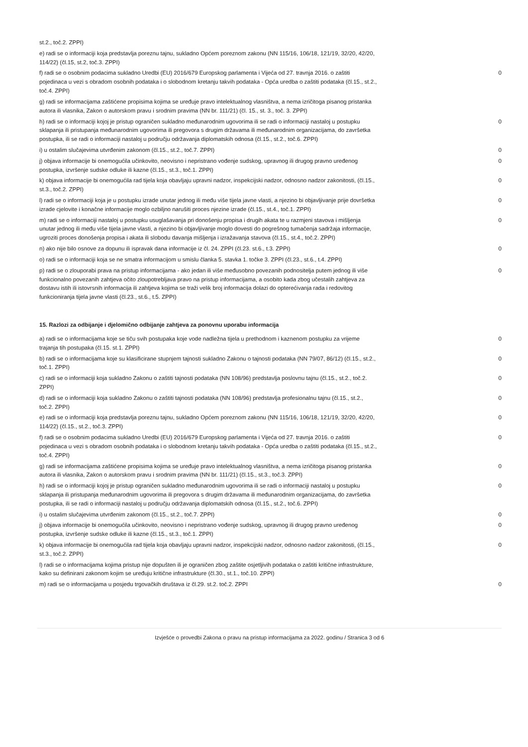| st.2., toč.2. ZPPI) | |
| e) radi se o informaciji koja predstavlja poreznu tajnu, sukladno Općem poreznom zakonu (NN 115/16, 106/18, 121/19, 32/20, 42/20, 114/22) (čl.15, st.2, toč.3. ZPPI) | |
| f) radi se o osobnim podacima sukladno Uredbi (EU) 2016/679 Europskog parlamenta i Vijeća od 27. travnja 2016. o zaštiti pojedinaca u vezi s obradom osobnih podataka i o slobodnom kretanju takvih podataka - Opća uredba o zaštiti podataka (čl.15., st.2., toč.4. ZPPI) | 0 |
| g) radi se informacijama zaštićene propisima kojima se uređuje pravo intelektualnog vlasništva, a nema izričitoga pisanog pristanka autora ili vlasnika, Zakon o autorskom pravu i srodnim pravima (NN br. 111/21) (čl. 15., st. 3., toč. 3. ZPPI) | |
| h) radi se o informaciji kojoj je pristup ograničen sukladno međunarodnim ugovorima ili se radi o informaciji nastaloj u postupku sklapanja ili pristupanja međunarodnim ugovorima ili pregovora s drugim državama ili međunarodnim organizacijama, do završetka postupka, ili se radi o informaciji nastaloj u području održavanja diplomatskih odnosa (čl.15., st.2., toč.6. ZPPI) | 0 |
| i) u ostalim slučajevima utvrđenim zakonom (čl.15., st.2., toč.7. ZPPI) | 0 |
| j) objava informacije bi onemogućila učinkovito, neovisno i nepristrano vođenje sudskog, upravnog ili drugog pravno uređenog postupka, izvršenje sudske odluke ili kazne (čl.15., st.3., toč.1. ZPPI) | 0 |
| k) objava informacije bi onemogućila rad tijela koja obavljaju upravni nadzor, inspekcijski nadzor, odnosno nadzor zakonitosti, (čl.15., st.3., toč.2. ZPPI) | 0 |
| l) radi se o informaciji koja je u postupku izrade unutar jednog ili među više tijela javne vlasti, a njezino bi objavljivanje prije dovršetka izrade cjelovite i konačne informacije moglo ozbiljno narušiti proces njezine izrade (čl.15., st.4., toč.1. ZPPI) | 0 |
| m) radi se o informaciji nastaloj u postupku usuglašavanja pri donošenju propisa i drugih akata te u razmjeni stavova i mišljenja unutar jednog ili među više tijela javne vlasti, a njezino bi objavljivanje moglo dovesti do pogrešnog tumačenja sadržaja informacije, ugroziti proces donošenja propisa i akata ili slobodu davanja mišljenja i izražavanja stavova (čl.15., st.4., toč.2. ZPPI) | 0 |
| n) ako nije bilo osnove za dopunu ili ispravak dana informacije iz čl. 24. ZPPI (čl.23. st.6., t.3. ZPPI) | 0 |
| o) radi se o informaciji koja se ne smatra informacijom u smislu članka 5. stavka 1. točke 3. ZPPI (čl.23., st.6., t.4. ZPPI) | |
| p) radi se o zlouporabi prava na pristup informacijama - ako jedan ili više međusobno povezanih podnositelja putem jednog ili više funkcionalno povezanih zahtjeva očito zloupotrebljava pravo na pristup informacijama, a osobito kada zbog učestalih zahtjeva za dostavu istih ili istovrsnih informacija ili zahtjeva kojima se traži velik broj informacija dolazi do opterećivanja rada i redovitog funkcioniranja tijela javne vlasti (čl.23., st.6., t.5. ZPPI) | 0 |
15. Razlozi za odbijanje i djelomično odbijanje zahtjeva za ponovnu uporabu informacija
| a) radi se o informacijama koje se tiču svih postupaka koje vode nadležna tijela u prethodnom i kaznenom postupku za vrijeme trajanja tih postupaka (čl.15. st.1. ZPPI) | 0 |
| b) radi se o informacijama koje su klasificirane stupnjem tajnosti sukladno Zakonu o tajnosti podataka (NN 79/07, 86/12) (čl.15., st.2., toč.1. ZPPI) | 0 |
| c) radi se o informaciji koja sukladno Zakonu o zaštiti tajnosti podataka (NN 108/96) predstavlja poslovnu tajnu (čl.15., st.2., toč.2. ZPPI) | 0 |
| d) radi se o informaciji koja sukladno Zakonu o zaštiti tajnosti podataka (NN 108/96) predstavlja profesionalnu tajnu (čl.15., st.2., toč.2. ZPPI) | 0 |
| e) radi se o informaciji koja predstavlja poreznu tajnu, sukladno Općem poreznom zakonu (NN 115/16, 106/18, 121/19, 32/20, 42/20, 114/22) (čl.15., st.2., toč.3. ZPPI) | 0 |
| f) radi se o osobnim podacima sukladno Uredbi (EU) 2016/679 Europskog parlamenta i Vijeća od 27. travnja 2016. o zaštiti pojedinaca u vezi s obradom osobnih podataka i o slobodnom kretanju takvih podataka - Opća uredba o zaštiti podataka (čl.15., st.2., toč.4. ZPPI) | 0 |
| g) radi se informacijama zaštićene propisima kojima se uređuje pravo intelektualnog vlasništva, a nema izričitoga pisanog pristanka autora ili vlasnika, Zakon o autorskom pravu i srodnim pravima (NN br. 111/21) (čl.15., st.3., toč.3. ZPPI) | 0 |
| h) radi se o informaciji kojoj je pristup ograničen sukladno međunarodnim ugovorima ili se radi o informaciji nastaloj u postupku sklapanja ili pristupanja međunarodnim ugovorima ili pregovora s drugim državama ili međunarodnim organizacijama, do završetka postupka, ili se radi o informaciji nastaloj u području održavanja diplomatskih odnosa (čl.15., st.2., toč.6. ZPPI) | 0 |
| i) u ostalim slučajevima utvrđenim zakonom (čl.15., st.2., toč.7. ZPPI) | 0 |
| j) objava informacije bi onemogućila učinkovito, neovisno i nepristrano vođenje sudskog, upravnog ili drugog pravno uređenog postupka, izvršenje sudske odluke ili kazne (čl.15., st.3., toč.1. ZPPI) | 0 |
| k) objava informacije bi onemogućila rad tijela koja obavljaju upravni nadzor, inspekcijski nadzor, odnosno nadzor zakonitosti, (čl.15., st.3., toč.2. ZPPI) | 0 |
| l) radi se o informacijama kojima pristup nije dopušten ili je ograničen zbog zaštite osjetljivih podataka o zaštiti kritične infrastrukture, kako su definirani zakonom kojim se uređuju kritične infrastrukture (čl.30., st.1., toč.10. ZPPI) | |
| m) radi se o informacijama u posjedu trgovačkih društava iz čl.29. st.2. toč.2. ZPPI | 0 |
Izvješće o provedbi Zakona o pravu na pristup informacijama za 2022. godinu / Stranica 3 od 6